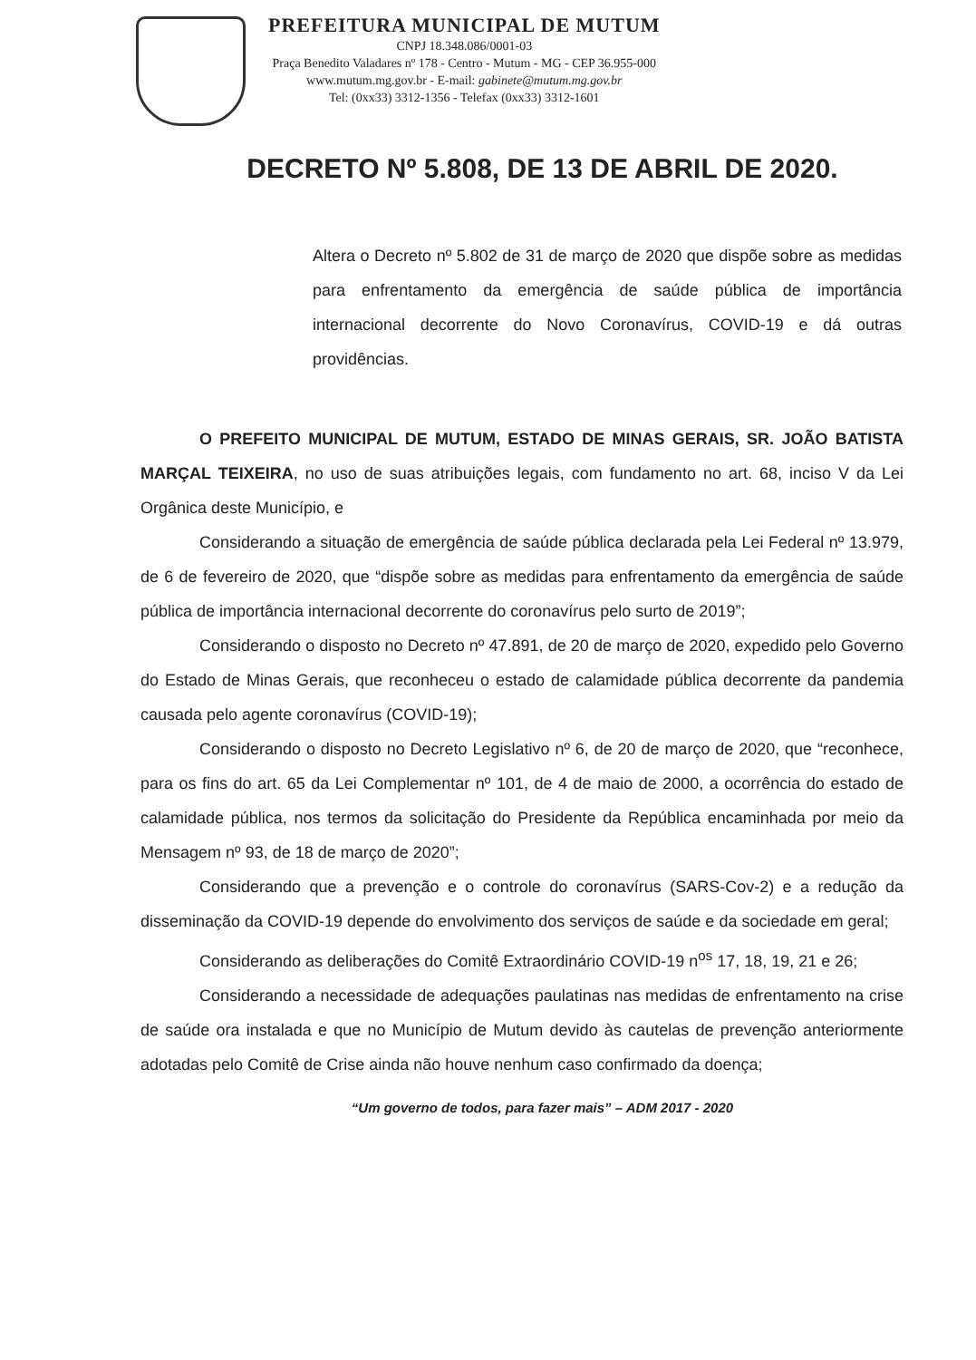PREFEITURA MUNICIPAL DE MUTUM
CNPJ 18.348.086/0001-03
Praça Benedito Valadares nº 178 - Centro - Mutum - MG - CEP 36.955-000
www.mutum.mg.gov.br - E-mail: gabinete@mutum.mg.gov.br
Tel: (0xx33) 3312-1356 - Telefax (0xx33) 3312-1601
DECRETO Nº 5.808, DE 13 DE ABRIL DE 2020.
Altera o Decreto nº 5.802 de 31 de março de 2020 que dispõe sobre as medidas para enfrentamento da emergência de saúde pública de importância internacional decorrente do Novo Coronavírus, COVID-19 e dá outras providências.
O PREFEITO MUNICIPAL DE MUTUM, ESTADO DE MINAS GERAIS, SR. JOÃO BATISTA MARÇAL TEIXEIRA, no uso de suas atribuições legais, com fundamento no art. 68, inciso V da Lei Orgânica deste Município, e
Considerando a situação de emergência de saúde pública declarada pela Lei Federal nº 13.979, de 6 de fevereiro de 2020, que “dispõe sobre as medidas para enfrentamento da emergência de saúde pública de importância internacional decorrente do coronavírus pelo surto de 2019”;
Considerando o disposto no Decreto nº 47.891, de 20 de março de 2020, expedido pelo Governo do Estado de Minas Gerais, que reconheceu o estado de calamidade pública decorrente da pandemia causada pelo agente coronavírus (COVID-19);
Considerando o disposto no Decreto Legislativo nº 6, de 20 de março de 2020, que “reconhece, para os fins do art. 65 da Lei Complementar nº 101, de 4 de maio de 2000, a ocorrência do estado de calamidade pública, nos termos da solicitação do Presidente da República encaminhada por meio da Mensagem nº 93, de 18 de março de 2020”;
Considerando que a prevenção e o controle do coronavírus (SARS-Cov-2) e a redução da disseminação da COVID-19 depende do envolvimento dos serviços de saúde e da sociedade em geral;
Considerando as deliberações do Comitê Extraordinário COVID-19 n<sup>os</sup> 17, 18, 19, 21 e 26;
Considerando a necessidade de adequações paulatinas nas medidas de enfrentamento na crise de saúde ora instalada e que no Município de Mutum devido às cautelas de prevenção anteriormente adotadas pelo Comitê de Crise ainda não houve nenhum caso confirmado da doença;
“Um governo de todos, para fazer mais” – ADM 2017 - 2020